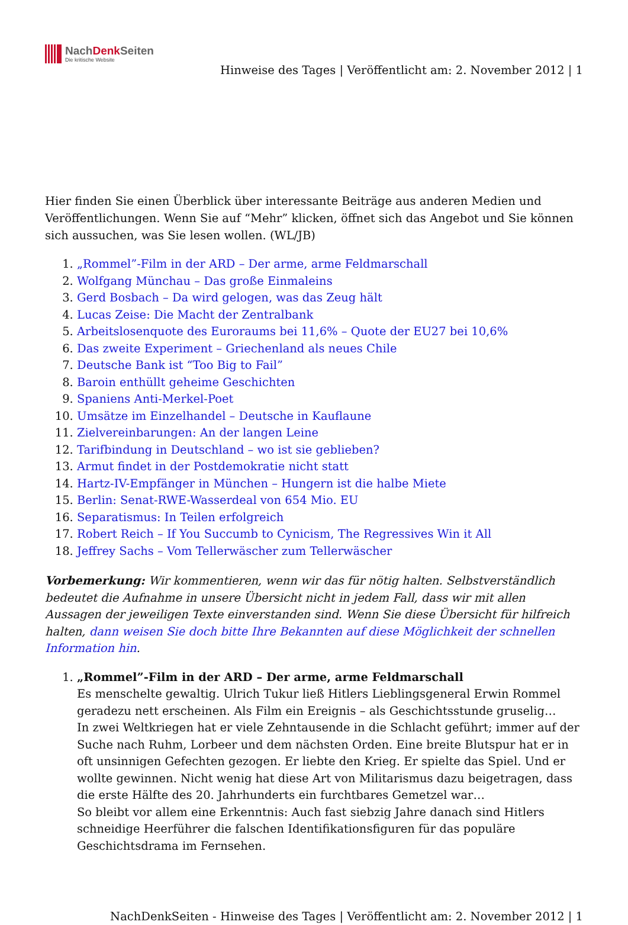NachDenk Seiten
Die kritische Website
Hinweise des Tages | Veröffentlicht am: 2. November 2012 | 1
Hier finden Sie einen Überblick über interessante Beiträge aus anderen Medien und Veröffentlichungen. Wenn Sie auf “Mehr” klicken, öffnet sich das Angebot und Sie können sich aussuchen, was Sie lesen wollen. (WL/JB)
1. „Rommel”-Film in der ARD – Der arme, arme Feldmarschall
2. Wolfgang Münchau – Das große Einmaleins
3. Gerd Bosbach – Da wird gelogen, was das Zeug hält
4. Lucas Zeise: Die Macht der Zentralbank
5. Arbeitslosenquote des Euroraums bei 11,6% – Quote der EU27 bei 10,6%
6. Das zweite Experiment – Griechenland als neues Chile
7. Deutsche Bank ist “Too Big to Fail”
8. Baroin enthüllt geheime Geschichten
9. Spaniens Anti-Merkel-Poet
10. Umsätze im Einzelhandel – Deutsche in Kauflaune
11. Zielvereinbarungen: An der langen Leine
12. Tarifbindung in Deutschland – wo ist sie geblieben?
13. Armut findet in der Postdemokratie nicht statt
14. Hartz-IV-Empfänger in München – Hungern ist die halbe Miete
15. Berlin: Senat-RWE-Wasserdeal von 654 Mio. EU
16. Separatismus: In Teilen erfolgreich
17. Robert Reich – If You Succumb to Cynicism, The Regressives Win it All
18. Jeffrey Sachs – Vom Tellerwäscher zum Tellerwäscher
Vorbemerkung: Wir kommentieren, wenn wir das für nötig halten. Selbstverständlich bedeutet die Aufnahme in unsere Übersicht nicht in jedem Fall, dass wir mit allen Aussagen der jeweiligen Texte einverstanden sind. Wenn Sie diese Übersicht für hilfreich halten, dann weisen Sie doch bitte Ihre Bekannten auf diese Möglichkeit der schnellen Information hin.
1. „Rommel”-Film in der ARD – Der arme, arme Feldmarschall
Es menschelte gewaltig. Ulrich Tukur ließ Hitlers Lieblingsgeneral Erwin Rommel geradezu nett erscheinen. Als Film ein Ereignis – als Geschichtsstunde gruselig…
In zwei Weltkriegen hat er viele Zehntausende in die Schlacht geführt; immer auf der Suche nach Ruhm, Lorbeer und dem nächsten Orden. Eine breite Blutspur hat er in oft unsinnigen Gefechten gezogen. Er liebte den Krieg. Er spielte das Spiel. Und er wollte gewinnen. Nicht wenig hat diese Art von Militarismus dazu beigetragen, dass die erste Hälfte des 20. Jahrhunderts ein furchtbares Gemetzel war…
So bleibt vor allem eine Erkenntnis: Auch fast siebzig Jahre danach sind Hitlers schneidige Heerführer die falschen Identifikationsfiguren für das populäre Geschichtsdrama im Fernsehen.
NachDenkSeiten - Hinweise des Tages | Veröffentlicht am: 2. November 2012 | 1